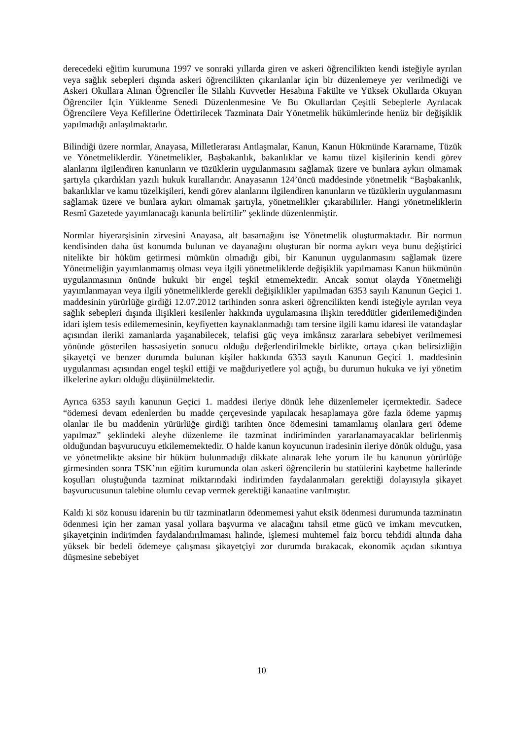derecedeki eğitim kurumuna 1997 ve sonraki yıllarda giren ve askeri öğrencilikten kendi isteğiyle ayrılan veya sağlık sebepleri dışında askeri öğrencilikten çıkarılanlar için bir düzenlemeye yer verilmediği ve Askeri Okullara Alınan Öğrenciler İle Silahlı Kuvvetler Hesabına Fakülte ve Yüksek Okullarda Okuyan Öğrenciler İçin Yüklenme Senedi Düzenlenmesine Ve Bu Okullardan Çeşitli Sebeplerle Ayrılacak Öğrencilere Veya Kefillerine Ödettirilecek Tazminata Dair Yönetmelik hükümlerinde henüz bir değişiklik yapılmadığı anlaşılmaktadır.
Bilindiği üzere normlar, Anayasa, Milletlerarası Antlaşmalar, Kanun, Kanun Hükmünde Kararname, Tüzük ve Yönetmeliklerdir. Yönetmelikler, Başbakanlık, bakanlıklar ve kamu tüzel kişilerinin kendi görev alanlarını ilgilendiren kanunların ve tüzüklerin uygulanmasını sağlamak üzere ve bunlara aykırı olmamak şartıyla çıkardıkları yazılı hukuk kurallarıdır. Anayasanın 124’üncü maddesinde yönetmelik “Başbakanlık, bakanlıklar ve kamu tüzelkişileri, kendi görev alanlarını ilgilendiren kanunların ve tüzüklerin uygulanmasını sağlamak üzere ve bunlara aykırı olmamak şartıyla, yönetmelikler çıkarabilirler. Hangi yönetmeliklerin Resmî Gazetede yayımlanacağı kanunla belirtilir” şeklinde düzenlenmiştir.
Normlar hiyerarşisinin zirvesini Anayasa, alt basamağını ise Yönetmelik oluşturmaktadır. Bir normun kendisinden daha üst konumda bulunan ve dayanağını oluşturan bir norma aykırı veya bunu değiştirici nitelikte bir hüküm getirmesi mümkün olmadığı gibi, bir Kanunun uygulanmasını sağlamak üzere Yönetmeliğin yayımlanmamış olması veya ilgili yönetmeliklerde değişiklik yapılmaması Kanun hükmünün uygulanmasının önünde hukuki bir engel teşkil etmemektedir. Ancak somut olayda Yönetmeliği yayımlanmayan veya ilgili yönetmeliklerde gerekli değişiklikler yapılmadan 6353 sayılı Kanunun Geçici 1. maddesinin yürürlüğe girdiği 12.07.2012 tarihinden sonra askeri öğrencilikten kendi isteğiyle ayrılan veya sağlık sebepleri dışında ilişikleri kesilenler hakkında uygulamasına ilişkin tereddütler giderilemediğinden idari işlem tesis edilememesinin, keyfiyetten kaynaklanmadığı tam tersine ilgili kamu idaresi ile vatandaşlar açısından ileriki zamanlarda yaşanabilecek, telafisi güç veya imkânsız zararlara sebebiyet verilmemesi yönünde gösterilen hassasiyetin sonucu olduğu değerlendirilmekle birlikte, ortaya çıkan belirsizliğin şikayetçi ve benzer durumda bulunan kişiler hakkında 6353 sayılı Kanunun Geçici 1. maddesinin uygulanması açısından engel teşkil ettiği ve mağduriyetlere yol açtığı, bu durumun hukuka ve iyi yönetim ilkelerine aykırı olduğu düşünülmektedir.
Ayrıca 6353 sayılı kanunun Geçici 1. maddesi ileriye dönük lehe düzenlemeler içermektedir. Sadece “ödemesi devam edenlerden bu madde çerçevesinde yapılacak hesaplamaya göre fazla ödeme yapmış olanlar ile bu maddenin yürürlüğe girdiği tarihten önce ödemesini tamamlamış olanlara geri ödeme yapılmaz” şeklindeki aleyhe düzenleme ile tazminat indiriminden yararlanamayacaklar belirlenmiş olduğundan başvurucuyu etkilememektedir. O halde kanun koyucunun iradesinin ileriye dönük olduğu, yasa ve yönetmelikte aksine bir hüküm bulunmadığı dikkate alınarak lehe yorum ile bu kanunun yürürlüğe girmesinden sonra TSK’nın eğitim kurumunda olan askeri öğrencilerin bu statülerini kaybetme hallerinde koşulları oluştuğunda tazminat miktarındaki indirimden faydalanmaları gerektiği dolayısıyla şikayet başvurucusunun talebine olumlu cevap vermek gerektiği kanaatine varılmıştır.
Kaldı ki söz konusu idarenin bu tür tazminatların ödenmemesi yahut eksik ödenmesi durumunda tazminatın ödenmesi için her zaman yasal yollara başvurma ve alacağını tahsil etme gücü ve imkanı mevcutken, şikayetçinin indirimden faydalandırılmaması halinde, işlemesi muhtemel faiz borcu tehdidi altında daha yüksek bir bedeli ödemeye çalışması şikayetçiyi zor durumda bırakacak, ekonomik açıdan sıkıntıya düşmesine sebebiyet
10